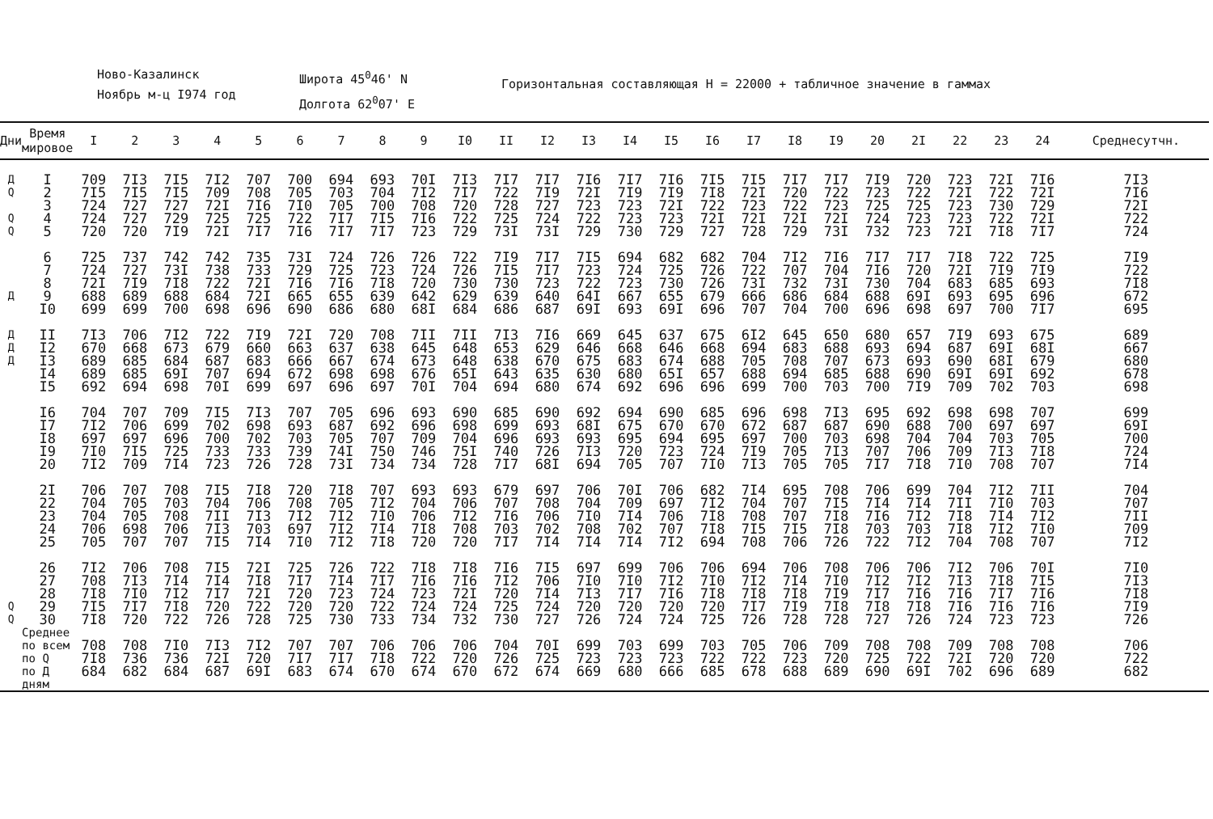Ново-Казалинск
Ноябрь м-ц I974 год
Широта 45<sup>0</sup>46' N
Долгота 62<sup>0</sup>07' E
Горизонтальная составляющая H = 22000 + табличное значение в гаммах
| Дни | Время мировое | I | 2 | 3 | 4 | 5 | 6 | 7 | 8 | 9 | I0 | II | I2 | I3 | I4 | I5 | I6 | I7 | I8 | I9 | 20 | 2I | 22 | 23 | 24 | Среднесутчн. |
| --- | --- | --- | --- | --- | --- | --- | --- | --- | --- | --- | --- | --- | --- | --- | --- | --- | --- | --- | --- | --- | --- | --- | --- | --- | --- | --- |
| Д | I | 709 | 7I3 | 7I5 | 7I2 | 707 | 700 | 694 | 693 | 70I | 7I3 | 7I7 | 7I7 | 7I6 | 7I7 | 7I6 | 7I5 | 7I5 | 7I7 | 7I7 | 7I9 | 720 | 723 | 72I | 7I6 | 7I3 |
| Q | 2 | 7I5 | 7I5 | 7I5 | 709 | 708 | 705 | 703 | 704 | 7I2 | 7I7 | 722 | 7I9 | 72I | 7I9 | 7I9 | 7I8 | 72I | 720 | 722 | 723 | 722 | 72I | 722 | 72I | 7I6 |
| | 3 | 724 | 727 | 727 | 72I | 7I6 | 7I0 | 705 | 700 | 708 | 720 | 728 | 727 | 723 | 723 | 72I | 722 | 723 | 722 | 723 | 725 | 725 | 723 | 730 | 729 | 72I |
| Q | 4 | 724 | 727 | 729 | 725 | 725 | 722 | 7I7 | 7I5 | 7I6 | 722 | 725 | 724 | 722 | 723 | 723 | 72I | 72I | 72I | 72I | 724 | 723 | 723 | 722 | 72I | 722 |
| Q | 5 | 720 | 720 | 7I9 | 72I | 7I7 | 7I6 | 7I7 | 7I7 | 723 | 729 | 73I | 73I | 729 | 730 | 729 | 727 | 728 | 729 | 73I | 732 | 723 | 72I | 7I8 | 7I7 | 724 |
| | 6 | 725 | 737 | 742 | 742 | 735 | 73I | 724 | 726 | 726 | 722 | 7I9 | 7I7 | 7I5 | 694 | 682 | 682 | 704 | 7I2 | 7I6 | 7I7 | 7I7 | 7I8 | 722 | 725 | 7I9 |
| | 7 | 724 | 727 | 73I | 738 | 733 | 729 | 725 | 723 | 724 | 726 | 7I5 | 7I7 | 723 | 724 | 725 | 726 | 722 | 707 | 704 | 7I6 | 720 | 72I | 7I9 | 7I9 | 722 |
| | 8 | 72I | 7I9 | 7I8 | 722 | 72I | 7I6 | 7I6 | 7I8 | 720 | 730 | 730 | 723 | 722 | 723 | 730 | 726 | 73I | 732 | 73I | 730 | 704 | 683 | 685 | 693 | 7I8 |
| Д | 9 | 688 | 689 | 688 | 684 | 72I | 665 | 655 | 639 | 642 | 629 | 639 | 640 | 64I | 667 | 655 | 679 | 666 | 686 | 684 | 688 | 69I | 693 | 695 | 696 | 672 |
| | I0 | 699 | 699 | 700 | 698 | 696 | 690 | 686 | 680 | 68I | 684 | 686 | 687 | 69I | 693 | 69I | 696 | 707 | 704 | 700 | 696 | 698 | 697 | 700 | 7I7 | 695 |
| Д | II | 7I3 | 706 | 7I2 | 722 | 7I9 | 72I | 720 | 708 | 7II | 7II | 7I3 | 7I6 | 669 | 645 | 637 | 675 | 6I2 | 645 | 650 | 680 | 657 | 7I9 | 693 | 675 | 689 |
| Д | I2 | 670 | 668 | 673 | 679 | 660 | 663 | 637 | 638 | 645 | 648 | 653 | 629 | 646 | 668 | 646 | 668 | 694 | 683 | 688 | 693 | 694 | 687 | 69I | 68I | 667 |
| Д | I3 | 689 | 685 | 684 | 687 | 683 | 666 | 667 | 674 | 673 | 648 | 638 | 670 | 675 | 683 | 674 | 688 | 705 | 708 | 707 | 673 | 693 | 690 | 68I | 679 | 680 |
| | I4 | 689 | 685 | 69I | 707 | 694 | 672 | 698 | 698 | 676 | 65I | 643 | 635 | 630 | 680 | 65I | 657 | 688 | 694 | 685 | 688 | 690 | 69I | 69I | 692 | 678 |
| | I5 | 692 | 694 | 698 | 70I | 699 | 697 | 696 | 697 | 70I | 704 | 694 | 680 | 674 | 692 | 696 | 696 | 699 | 700 | 703 | 700 | 7I9 | 709 | 702 | 703 | 698 |
| | I6 | 704 | 707 | 709 | 7I5 | 7I3 | 707 | 705 | 696 | 693 | 690 | 685 | 690 | 692 | 694 | 690 | 685 | 696 | 698 | 7I3 | 695 | 692 | 698 | 698 | 707 | 699 |
| | I7 | 7I2 | 706 | 699 | 702 | 698 | 693 | 687 | 692 | 696 | 698 | 699 | 693 | 68I | 675 | 670 | 670 | 672 | 687 | 687 | 690 | 688 | 700 | 697 | 697 | 69I |
| | I8 | 697 | 697 | 696 | 700 | 702 | 703 | 705 | 707 | 709 | 704 | 696 | 693 | 693 | 695 | 694 | 695 | 697 | 700 | 703 | 698 | 704 | 704 | 703 | 705 | 700 |
| | I9 | 7I0 | 7I5 | 725 | 733 | 733 | 739 | 74I | 750 | 746 | 75I | 740 | 726 | 7I3 | 720 | 723 | 724 | 7I9 | 705 | 7I3 | 707 | 706 | 709 | 7I3 | 7I8 | 724 |
| | 20 | 7I2 | 709 | 7I4 | 723 | 726 | 728 | 73I | 734 | 734 | 728 | 7I7 | 68I | 694 | 705 | 707 | 7I0 | 7I3 | 705 | 705 | 7I7 | 7I8 | 7I0 | 708 | 707 | 7I4 |
| | 2I | 706 | 707 | 708 | 7I5 | 7I8 | 720 | 7I8 | 707 | 693 | 693 | 679 | 697 | 706 | 70I | 706 | 682 | 7I4 | 695 | 708 | 706 | 699 | 704 | 7I2 | 7II | 704 |
| | 22 | 704 | 705 | 703 | 704 | 706 | 708 | 705 | 7I2 | 704 | 706 | 707 | 708 | 704 | 709 | 697 | 7I2 | 704 | 707 | 7I5 | 7I4 | 7I4 | 7II | 7I0 | 703 | 707 |
| | 23 | 704 | 705 | 708 | 7II | 7I3 | 7I2 | 7I2 | 7I0 | 706 | 7I2 | 7I6 | 706 | 7I0 | 7I4 | 706 | 7I8 | 708 | 707 | 7I8 | 7I6 | 7I2 | 7I8 | 7I4 | 7I2 | 7II |
| | 24 | 706 | 698 | 706 | 7I3 | 703 | 697 | 7I2 | 7I4 | 7I8 | 708 | 703 | 702 | 708 | 702 | 707 | 7I8 | 7I5 | 7I5 | 7I8 | 703 | 703 | 7I8 | 7I2 | 7I0 | 709 |
| | 25 | 705 | 707 | 707 | 7I5 | 7I4 | 7I0 | 7I2 | 7I8 | 720 | 720 | 7I7 | 7I4 | 7I4 | 7I4 | 7I2 | 694 | 708 | 706 | 726 | 722 | 7I2 | 704 | 708 | 707 | 7I2 |
| | 26 | 7I2 | 706 | 708 | 7I5 | 72I | 725 | 726 | 722 | 7I8 | 7I8 | 7I6 | 7I5 | 697 | 699 | 706 | 706 | 694 | 706 | 708 | 706 | 706 | 7I2 | 706 | 70I | 7I0 |
| | 27 | 708 | 7I3 | 7I4 | 7I4 | 7I8 | 7I7 | 7I4 | 7I7 | 7I6 | 7I6 | 7I2 | 706 | 7I0 | 7I0 | 7I2 | 7I0 | 7I2 | 7I4 | 7I0 | 7I2 | 7I2 | 7I3 | 7I8 | 7I5 | 7I3 |
| | 28 | 7I8 | 7I0 | 7I2 | 7I7 | 72I | 720 | 723 | 724 | 723 | 72I | 720 | 7I4 | 7I3 | 7I7 | 7I6 | 7I8 | 7I8 | 7I8 | 7I9 | 7I7 | 7I6 | 7I6 | 7I7 | 7I6 | 7I8 |
| Q | 29 | 7I5 | 7I7 | 7I8 | 720 | 722 | 720 | 720 | 722 | 724 | 724 | 725 | 724 | 720 | 720 | 720 | 720 | 7I7 | 7I9 | 7I8 | 7I8 | 7I8 | 7I6 | 7I6 | 7I6 | 7I9 |
| Q | 30 | 7I8 | 720 | 722 | 726 | 728 | 725 | 730 | 733 | 734 | 732 | 730 | 727 | 726 | 724 | 724 | 725 | 726 | 728 | 728 | 727 | 726 | 724 | 723 | 723 | 726 |
| | Среднее | | | | | | | | | | | | | | | | | | | | | | | | | |
| | по всем | 708 | 708 | 7I0 | 7I3 | 7I2 | 707 | 707 | 706 | 706 | 706 | 704 | 70I | 699 | 703 | 699 | 703 | 705 | 706 | 709 | 708 | 708 | 709 | 708 | 708 | 706 |
| | по Q | 7I8 | 736 | 736 | 72I | 720 | 7I7 | 7I7 | 7I8 | 722 | 720 | 726 | 725 | 723 | 723 | 723 | 722 | 722 | 723 | 720 | 725 | 722 | 72I | 720 | 720 | 722 |
| | по Д | 684 | 682 | 684 | 687 | 69I | 683 | 674 | 670 | 674 | 670 | 672 | 674 | 669 | 680 | 666 | 685 | 678 | 688 | 689 | 690 | 69I | 702 | 696 | 689 | 682 |
| | дням | | | | | | | | | | | | | | | | | | | | | | | | | |